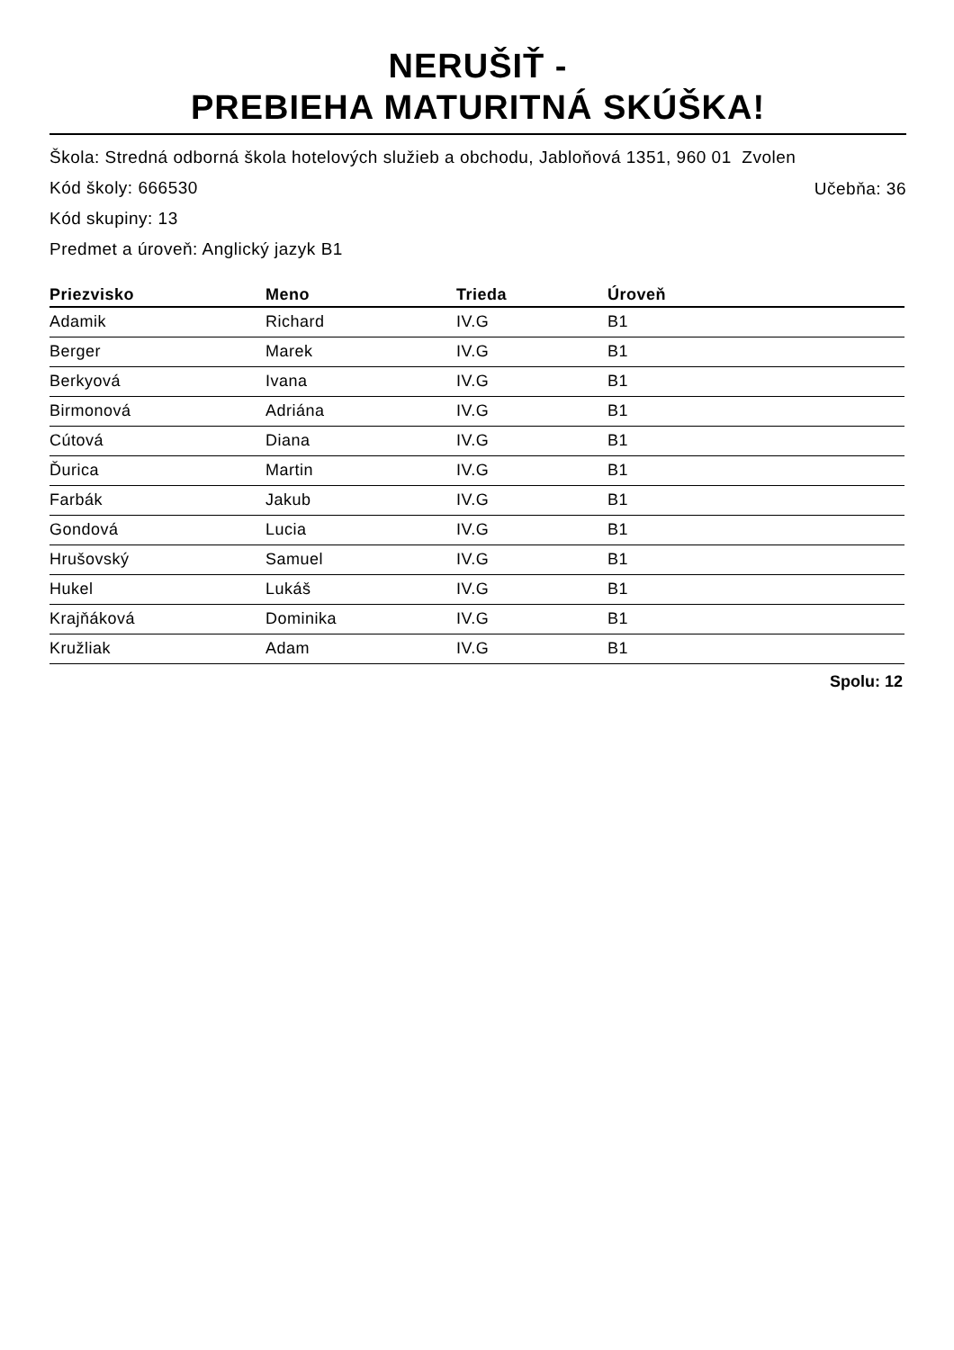NERUŠIŤ -
PREBIEHA MATURITNÁ SKÚŠKA!
Škola: Stredná odborná škola hotelových služieb a obchodu, Jabloňová 1351, 960 01 Zvolen
Učebňa: 36
Kód školy: 666530
Kód skupiny: 13
Predmet a úroveň: Anglický jazyk B1
| Priezvisko | Meno | Trieda | Úroveň |
| --- | --- | --- | --- |
| Adamik | Richard | IV.G | B1 |
| Berger | Marek | IV.G | B1 |
| Berkyová | Ivana | IV.G | B1 |
| Birmonová | Adriána | IV.G | B1 |
| Cútová | Diana | IV.G | B1 |
| Ďurica | Martin | IV.G | B1 |
| Farbák | Jakub | IV.G | B1 |
| Gondová | Lucia | IV.G | B1 |
| Hrušovský | Samuel | IV.G | B1 |
| Hukel | Lukáš | IV.G | B1 |
| Krajňáková | Dominika | IV.G | B1 |
| Kružliak | Adam | IV.G | B1 |
Spolu: 12